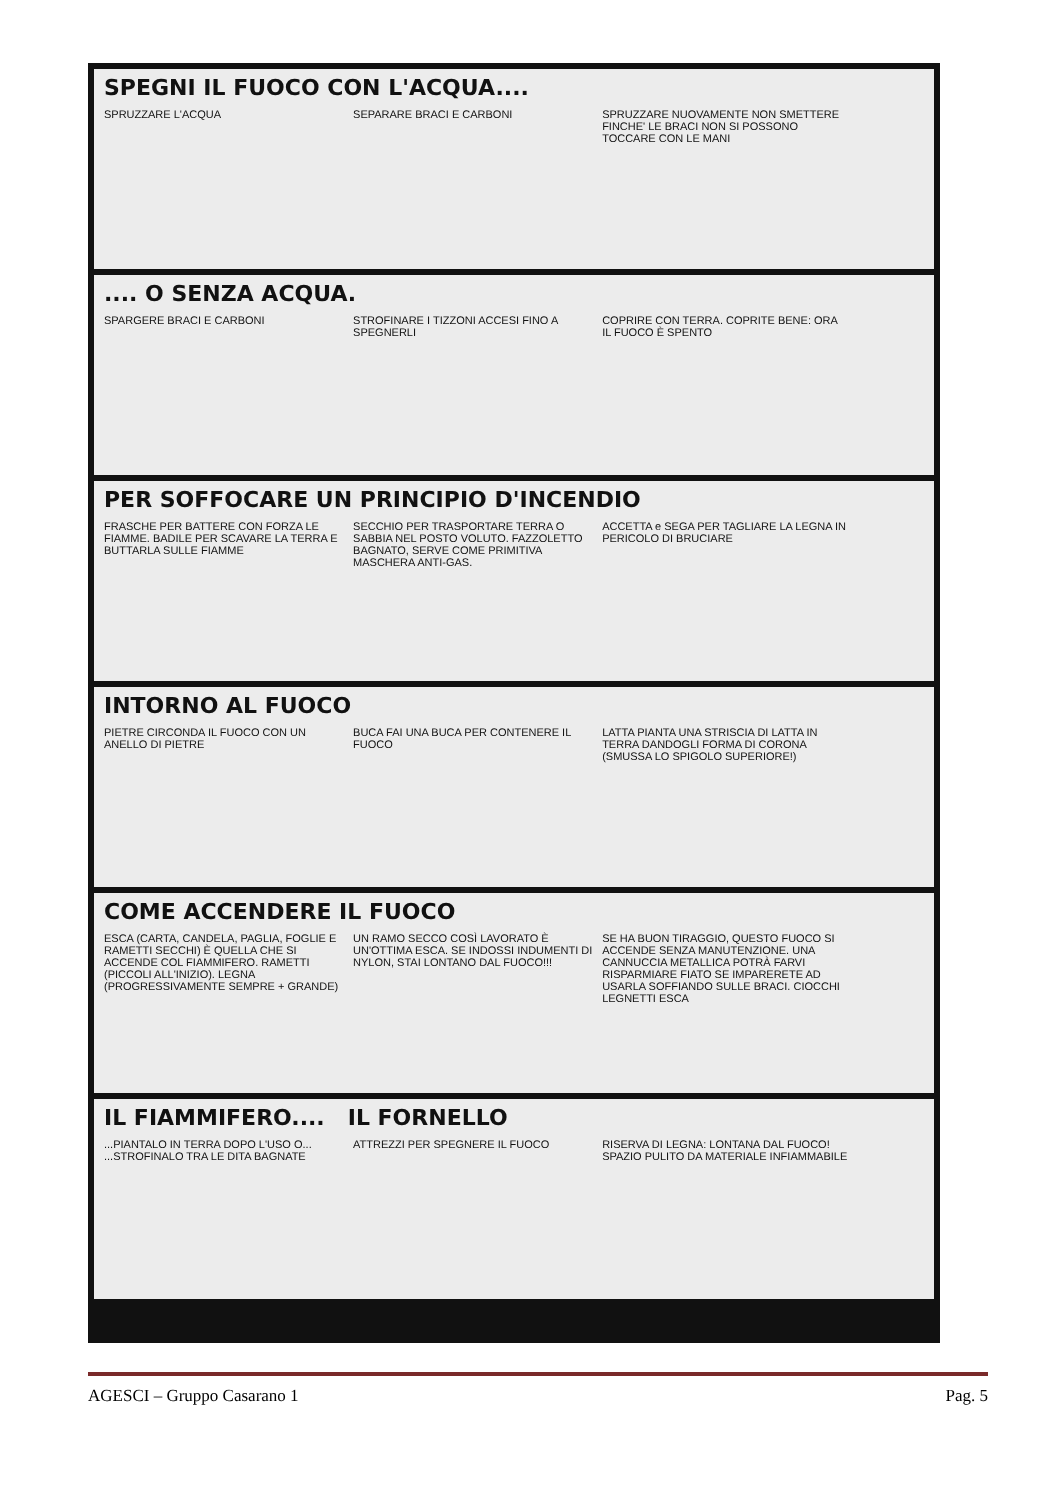SPEGNI IL FUOCO CON L'ACQUA....
SPRUZZARE L'ACQUA SEPARARE BRACI E CARBONI
SPRUZZARE NUOVAMENTE NON SMETTERE FINCHE' LE BRACI NON SI POSSONO TOCCARE CON LE MANI
.... O SENZA ACQUA.
SPARGERE BRACI E CARBONI
STROFINARE I TIZZONI ACCESI FINO A SPEGNERLI
COPRIRE CON TERRA. COPRITE BENE: ORA IL FUOCO È SPENTO
PER SOFFOCARE UN PRINCIPIO D'INCENDIO
FRASCHE PER BATTERE CON FORZA LE FIAMME. BADILE PER SCAVARE LA TERRA E BUTTARLA SULLE FIAMME
SECCHIO PER TRASPORTARE TERRA O SABBIA NEL POSTO VOLUTO. FAZZOLETTO BAGNATO, SERVE COME PRIMITIVA MASCHERA ANTI-GAS.
ACCETTA e SEGA PER TAGLIARE LA LEGNA IN PERICOLO DI BRUCIARE
INTORNO AL FUOCO
PIETRE CIRCONDA IL FUOCO CON UN ANELLO DI PIETRE
BUCA FAI UNA BUCA PER CONTENERE IL FUOCO
LATTA PIANTA UNA STRISCIA DI LATTA IN TERRA DANDOGLI FORMA DI CORONA (SMUSSA LO SPIGOLO SUPERIORE!)
COME ACCENDERE IL FUOCO
ESCA (CARTA, CANDELA, PAGLIA, FOGLIE E RAMETTI SECCHI) È QUELLA CHE SI ACCENDE COL FIAMMIFERO. RAMETTI (PICCOLI ALL'INIZIO). LEGNA (PROGRESSIVAMENTE SEMPRE + GRANDE)
UN RAMO SECCO COSÌ LAVORATO È UN'OTTIMA ESCA. SE INDOSSI INDUMENTI DI NYLON, STAI LONTANO DAL FUOCO!!!
SE HA BUON TIRAGGIO, QUESTO FUOCO SI ACCENDE SENZA MANUTENZIONE. UNA CANNUCCIA METALLICA POTRÀ FARVI RISPARMIARE FIATO SE IMPARERETE AD USARLA SOFFIANDO SULLE BRACI. CIOCCHI LEGNETTI ESCA
IL FIAMMIFERO.... IL FORNELLO
...PIANTALO IN TERRA DOPO L'USO O... ...STROFINALO TRA LE DITA BAGNATE
ATTREZZI PER SPEGNERE IL FUOCO
RISERVA DI LEGNA: LONTANA DAL FUOCO! SPAZIO PULITO DA MATERIALE INFIAMMABILE
AGESCI – Gruppo Casarano 1 Pag. 5